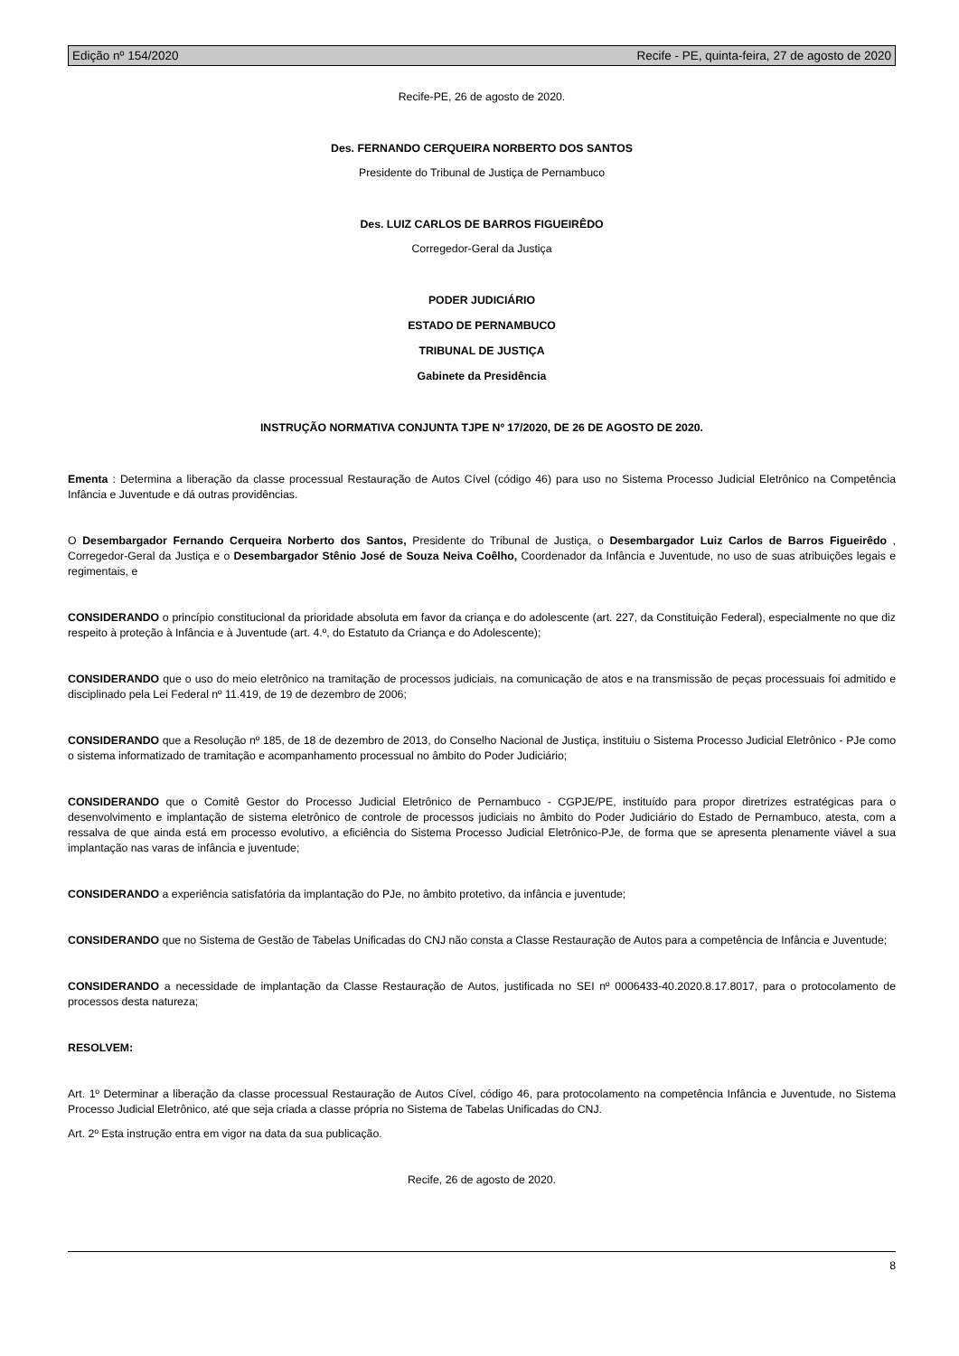Edição nº 154/2020 Recife - PE, quinta-feira, 27 de agosto de 2020
Recife-PE, 26 de agosto de 2020.
Des. FERNANDO CERQUEIRA NORBERTO DOS SANTOS
Presidente do Tribunal de Justiça de Pernambuco
Des. LUIZ CARLOS DE BARROS FIGUEIRÊDO
Corregedor-Geral da Justiça
PODER JUDICIÁRIO
ESTADO DE PERNAMBUCO
TRIBUNAL DE JUSTIÇA
Gabinete da Presidência
INSTRUÇÃO NORMATIVA CONJUNTA TJPE Nº 17/2020, DE 26 DE AGOSTO DE 2020.
Ementa : Determina a liberação da classe processual Restauração de Autos Cível (código 46) para uso no Sistema Processo Judicial Eletrônico na Competência Infância e Juventude e dá outras providências.
O Desembargador Fernando Cerqueira Norberto dos Santos, Presidente do Tribunal de Justiça, o Desembargador Luiz Carlos de Barros Figueirêdo , Corregedor-Geral da Justiça e o Desembargador Stênio José de Souza Neiva Coêlho, Coordenador da Infância e Juventude, no uso de suas atribuições legais e regimentais, e
CONSIDERANDO o princípio constitucional da prioridade absoluta em favor da criança e do adolescente (art. 227, da Constituição Federal), especialmente no que diz respeito à proteção à Infância e à Juventude (art. 4.º, do Estatuto da Criança e do Adolescente);
CONSIDERANDO que o uso do meio eletrônico na tramitação de processos judiciais, na comunicação de atos e na transmissão de peças processuais foi admitido e disciplinado pela Lei Federal nº 11.419, de 19 de dezembro de 2006;
CONSIDERANDO que a Resolução nº 185, de 18 de dezembro de 2013, do Conselho Nacional de Justiça, instituiu o Sistema Processo Judicial Eletrônico - PJe como o sistema informatizado de tramitação e acompanhamento processual no âmbito do Poder Judiciário;
CONSIDERANDO que o Comitê Gestor do Processo Judicial Eletrônico de Pernambuco - CGPJE/PE, instituído para propor diretrizes estratégicas para o desenvolvimento e implantação de sistema eletrônico de controle de processos judiciais no âmbito do Poder Judiciário do Estado de Pernambuco, atesta, com a ressalva de que ainda está em processo evolutivo, a eficiência do Sistema Processo Judicial Eletrônico-PJe, de forma que se apresenta plenamente viável a sua implantação nas varas de infância e juventude;
CONSIDERANDO a experiência satisfatória da implantação do PJe, no âmbito protetivo, da infância e juventude;
CONSIDERANDO que no Sistema de Gestão de Tabelas Unificadas do CNJ não consta a Classe Restauração de Autos para a competência de Infância e Juventude;
CONSIDERANDO a necessidade de implantação da Classe Restauração de Autos, justificada no SEI nº 0006433-40.2020.8.17.8017, para o protocolamento de processos desta natureza;
RESOLVEM:
Art. 1º Determinar a liberação da classe processual Restauração de Autos Cível, código 46, para protocolamento na competência Infância e Juventude, no Sistema Processo Judicial Eletrônico, até que seja criada a classe própria no Sistema de Tabelas Unificadas do CNJ.
Art. 2º Esta instrução entra em vigor na data da sua publicação.
Recife, 26 de agosto de 2020.
8